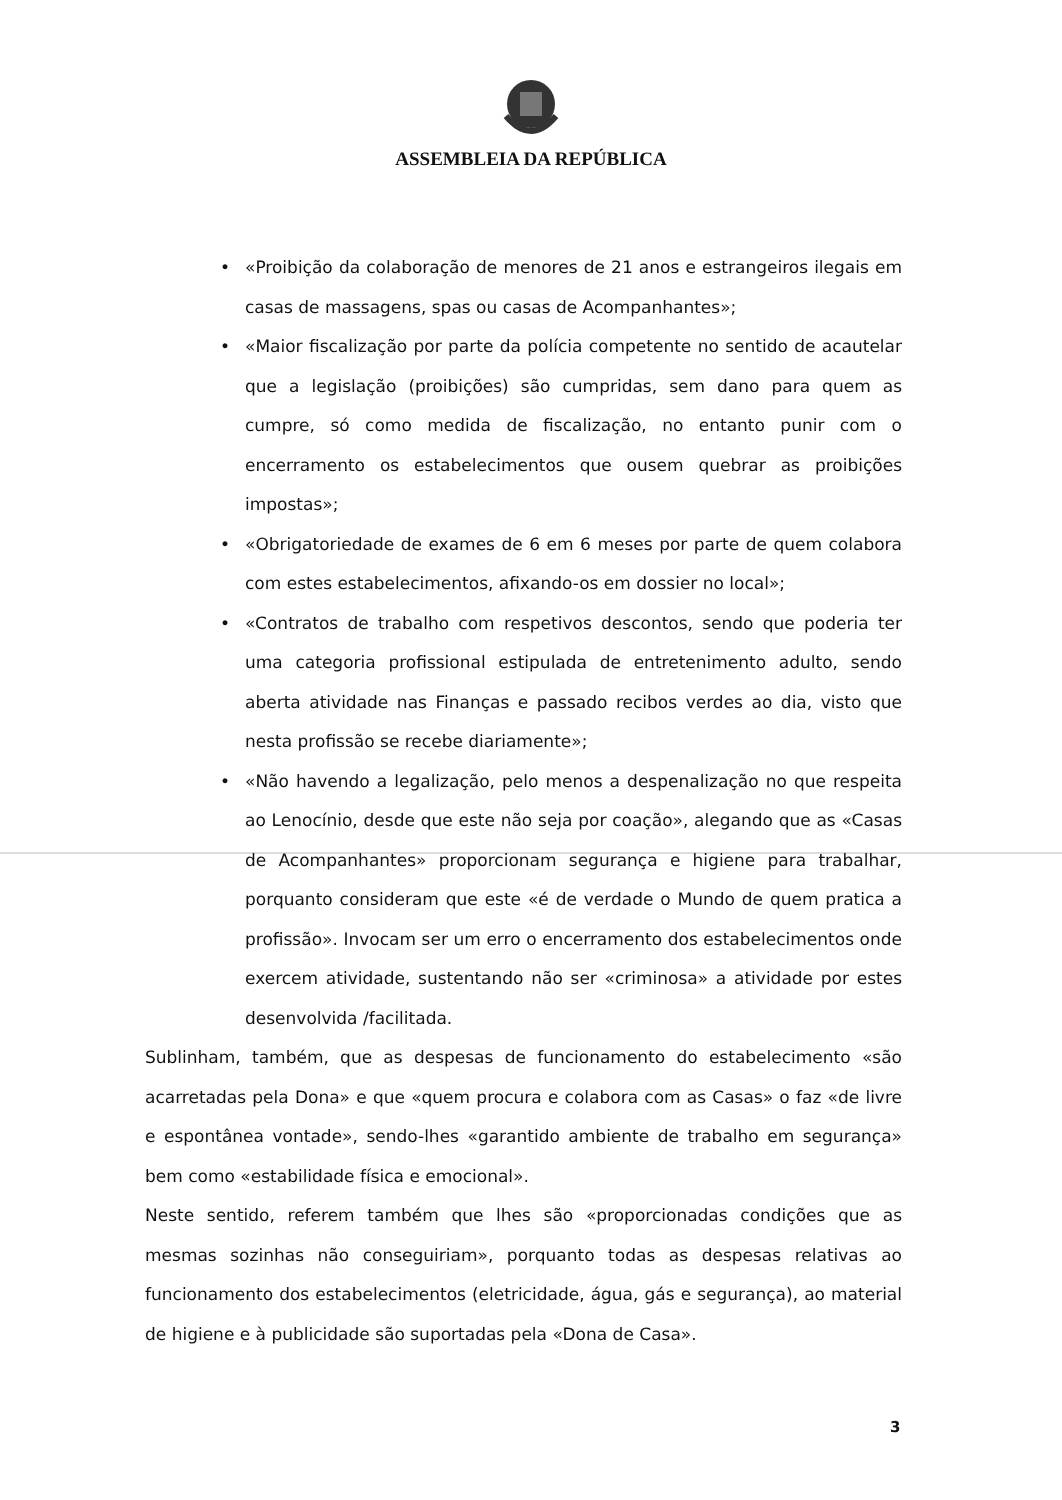ASSEMBLEIA DA REPÚBLICA
• «Proibição da colaboração de menores de 21 anos e estrangeiros ilegais em casas de massagens, spas ou casas de Acompanhantes»;
• «Maior fiscalização por parte da polícia competente no sentido de acautelar que a legislação (proibições) são cumpridas, sem dano para quem as cumpre, só como medida de fiscalização, no entanto punir com o encerramento os estabelecimentos que ousem quebrar as proibições impostas»;
• «Obrigatoriedade de exames de 6 em 6 meses por parte de quem colabora com estes estabelecimentos, afixando-os em dossier no local»;
• «Contratos de trabalho com respetivos descontos, sendo que poderia ter uma categoria profissional estipulada de entretenimento adulto, sendo aberta atividade nas Finanças e passado recibos verdes ao dia, visto que nesta profissão se recebe diariamente»;
• «Não havendo a legalização, pelo menos a despenalização no que respeita ao Lenocínio, desde que este não seja por coação», alegando que as «Casas de Acompanhantes» proporcionam segurança e higiene para trabalhar, porquanto consideram que este «é de verdade o Mundo de quem pratica a profissão». Invocam ser um erro o encerramento dos estabelecimentos onde exercem atividade, sustentando não ser «criminosa» a atividade por estes desenvolvida /facilitada.
Sublinham, também, que as despesas de funcionamento do estabelecimento «são acarretadas pela Dona» e que «quem procura e colabora com as Casas» o faz «de livre e espontânea vontade», sendo-lhes «garantido ambiente de trabalho em segurança» bem como «estabilidade física e emocional».
Neste sentido, referem também que lhes são «proporcionadas condições que as mesmas sozinhas não conseguiriam», porquanto todas as despesas relativas ao funcionamento dos estabelecimentos (eletricidade, água, gás e segurança), ao material de higiene e à publicidade são suportadas pela «Dona de Casa».
3